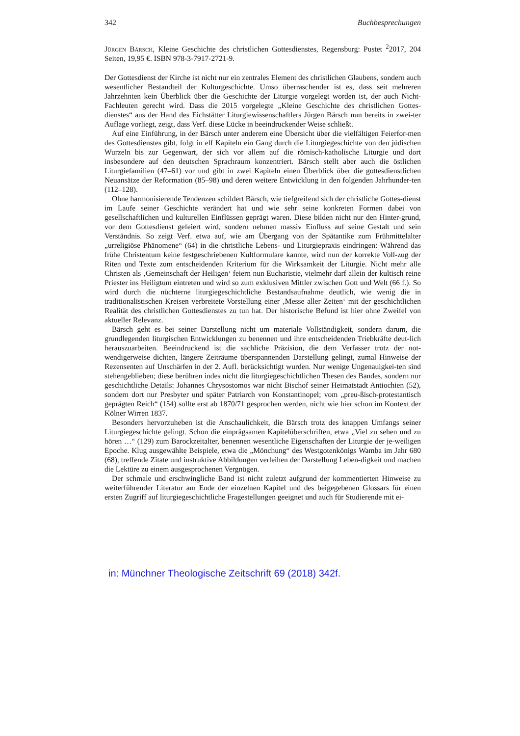342 Buchbesprechungen
Jürgen Bärsch, Kleine Geschichte des christlichen Gottesdienstes, Regensburg: Pustet <sup>2</sup>2017, 204 Seiten, 19,95 €. ISBN 978-3-7917-2721-9.
Der Gottesdienst der Kirche ist nicht nur ein zentrales Element des christlichen Glaubens, sondern auch wesentlicher Bestandteil der Kulturgeschichte. Umso überraschender ist es, dass seit mehreren Jahrzehnten kein Überblick über die Geschichte der Liturgie vorgelegt worden ist, der auch Nicht-Fachleuten gerecht wird. Dass die 2015 vorgelegte „Kleine Geschichte des christlichen Gottes-dienstes“ aus der Hand des Eichstätter Liturgiewissenschaftlers Jürgen Bärsch nun bereits in zwei-ter Auflage vorliegt, zeigt, dass Verf. diese Lücke in beeindruckender Weise schließt.
Auf eine Einführung, in der Bärsch unter anderem eine Übersicht über die vielfältigen Feierfor-men des Gottesdienstes gibt, folgt in elf Kapiteln ein Gang durch die Liturgiegeschichte von den jüdischen Wurzeln bis zur Gegenwart, der sich vor allem auf die römisch-katholische Liturgie und dort insbesondere auf den deutschen Sprachraum konzentriert. Bärsch stellt aber auch die östlichen Liturgiefamilien (47–61) vor und gibt in zwei Kapiteln einen Überblick über die gottesdienstlichen Neuansätze der Reformation (85–98) und deren weitere Entwicklung in den folgenden Jahrhunder-ten (112–128).
Ohne harmonisierende Tendenzen schildert Bärsch, wie tiefgreifend sich der christliche Gottes-dienst im Laufe seiner Geschichte verändert hat und wie sehr seine konkreten Formen dabei von gesellschaftlichen und kulturellen Einflüssen geprägt waren. Diese bilden nicht nur den Hinter-grund, vor dem Gottesdienst gefeiert wird, sondern nehmen massiv Einfluss auf seine Gestalt und sein Verständnis. So zeigt Verf. etwa auf, wie am Übergang von der Spätantike zum Frühmittelalter „urreligiöse Phänomene“ (64) in die christliche Lebens- und Liturgiepraxis eindringen: Während das frühe Christentum keine festgeschriebenen Kultformulare kannte, wird nun der korrekte Voll-zug der Riten und Texte zum entscheidenden Kriterium für die Wirksamkeit der Liturgie. Nicht mehr alle Christen als ‚Gemeinschaft der Heiligen‘ feiern nun Eucharistie, vielmehr darf allein der kultisch reine Priester ins Heiligtum eintreten und wird so zum exklusiven Mittler zwischen Gott und Welt (66 f.). So wird durch die nüchterne liturgiegeschichtliche Bestandsaufnahme deutlich, wie wenig die in traditionalistischen Kreisen verbreitete Vorstellung einer ‚Messe aller Zeiten‘ mit der geschichtlichen Realität des christlichen Gottesdienstes zu tun hat. Der historische Befund ist hier ohne Zweifel von aktueller Relevanz.
Bärsch geht es bei seiner Darstellung nicht um materiale Vollständigkeit, sondern darum, die grundlegenden liturgischen Entwicklungen zu benennen und ihre entscheidenden Triebkräfte deut-lich herauszuarbeiten. Beeindruckend ist die sachliche Präzision, die dem Verfasser trotz der not-wendigerweise dichten, längere Zeiträume überspannenden Darstellung gelingt, zumal Hinweise der Rezensenten auf Unschärfen in der 2. Aufl. berücksichtigt wurden. Nur wenige Ungenauigkei-ten sind stehengeblieben; diese berühren indes nicht die liturgiegeschichtlichen Thesen des Bandes, sondern nur geschichtliche Details: Johannes Chrysostomos war nicht Bischof seiner Heimatstadt Antiochien (52), sondern dort nur Presbyter und später Patriarch von Konstantinopel; vom „preu-ßisch-protestantisch geprägten Reich“ (154) sollte erst ab 1870/71 gesprochen werden, nicht wie hier schon im Kontext der Kölner Wirren 1837.
Besonders hervorzuheben ist die Anschaulichkeit, die Bärsch trotz des knappen Umfangs seiner Liturgiegeschichte gelingt. Schon die einprägsamen Kapitelüberschriften, etwa „Viel zu sehen und zu hören …“ (129) zum Barockzeitalter, benennen wesentliche Eigenschaften der Liturgie der je-weiligen Epoche. Klug ausgewählte Beispiele, etwa die „Mönchung“ des Westgotenkönigs Wamba im Jahr 680 (68), treffende Zitate und instruktive Abbildungen verleihen der Darstellung Leben-digkeit und machen die Lektüre zu einem ausgesprochenen Vergnügen.
Der schmale und erschwingliche Band ist nicht zuletzt aufgrund der kommentierten Hinweise zu weiterführender Literatur am Ende der einzelnen Kapitel und des beigegebenen Glossars für einen ersten Zugriff auf liturgiegeschichtliche Fragestellungen geeignet und auch für Studierende mit ei-
in: Münchner Theologische Zeitschrift 69 (2018) 342f.